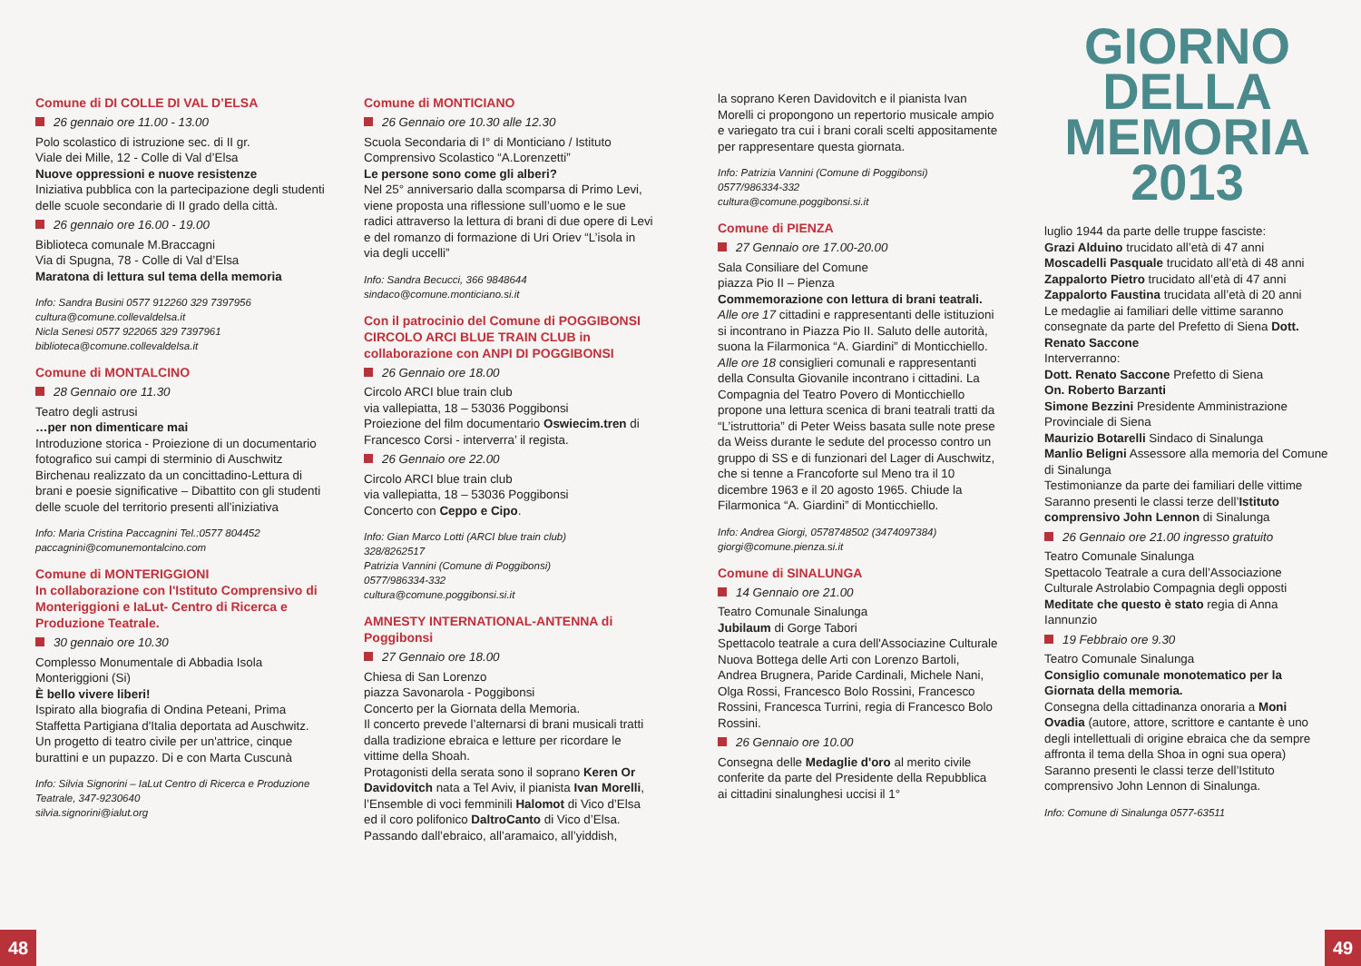Comune di DI COLLE DI VAL D’ELSA
26 gennaio ore 11.00 - 13.00
Polo scolastico di istruzione sec. di II gr.
Viale dei Mille, 12 - Colle di Val d’Elsa
Nuove oppressioni e nuove resistenze
Iniziativa pubblica con la partecipazione degli studenti delle scuole secondarie di II grado della città.
26 gennaio ore 16.00 - 19.00
Biblioteca comunale M.Braccagni
Via di Spugna, 78 - Colle di Val d’Elsa
Maratona di lettura sul tema della memoria
Info: Sandra Busini 0577 912260 329 7397956
cultura@comune.collevaldelsa.it
Nicla Senesi 0577 922065 329 7397961
biblioteca@comune.collevaldelsa.it
Comune di MONTALCINO
28 Gennaio ore 11.30
Teatro degli astrusi
…per non dimenticare mai
Introduzione storica - Proiezione di un documentario fotografico sui campi di sterminio di Auschwitz Birchenau realizzato da un concittadino-Lettura di brani e poesie significative – Dibattito con gli studenti delle scuole del territorio presenti all’iniziativa
Info: Maria Cristina Paccagnini Tel.:0577 804452
paccagnini@comunemontalcino.com
Comune di MONTERIGGIONI
In collaborazione con l'Istituto Comprensivo di Monteriggioni e IaLut- Centro di Ricerca e Produzione Teatrale.
30 gennaio ore 10.30
Complesso Monumentale di Abbadia Isola Monteriggioni (Si)
È bello vivere liberi!
Ispirato alla biografia di Ondina Peteani, Prima Staffetta Partigiana d'Italia deportata ad Auschwitz.
Un progetto di teatro civile per un'attrice, cinque burattini e un pupazzo. Di e con Marta Cuscunà
Info: Silvia Signorini – IaLut Centro di Ricerca e Produzione Teatrale, 347-9230640
silvia.signorini@ialut.org
Comune di MONTICIANO
26 Gennaio ore 10.30 alle 12.30
Scuola Secondaria di I° di Monticiano / Istituto Comprensivo Scolastico “A.Lorenzetti”
Le persone sono come gli alberi?
Nel 25° anniversario dalla scomparsa di Primo Levi, viene proposta una riflessione sull’uomo e le sue radici attraverso la lettura di brani di due opere di Levi e del romanzo di formazione di Uri Oriev “L’isola in via degli uccelli”
Info: Sandra Becucci, 366 9848644
sindaco@comune.monticiano.si.it
Con il patrocinio del Comune di POGGIBONSI
CIRCOLO ARCI BLUE TRAIN CLUB in collaborazione con ANPI DI POGGIBONSI
26 Gennaio ore 18.00
Circolo ARCI blue train club
via vallepiatta, 18 – 53036 Poggibonsi
Proiezione del film documentario Oswiecim.tren di Francesco Corsi - interverra’ il regista.
26 Gennaio ore 22.00
Circolo ARCI blue train club
via vallepiatta, 18 – 53036 Poggibonsi
Concerto con Ceppo e Cipo.
Info: Gian Marco Lotti (ARCI blue train club)
328/8262517
Patrizia Vannini (Comune di Poggibonsi)
0577/986334-332
cultura@comune.poggibonsi.si.it
AMNESTY INTERNATIONAL-ANTENNA di Poggibonsi
27 Gennaio ore 18.00
Chiesa di San Lorenzo
piazza Savonarola - Poggibonsi
Concerto per la Giornata della Memoria.
Il concerto prevede l’alternarsi di brani musicali tratti dalla tradizione ebraica e letture per ricordare le vittime della Shoah.
Protagonisti della serata sono il soprano Keren Or Davidovitch nata a Tel Aviv, il pianista Ivan Morelli, l’Ensemble di voci femminili Halomot di Vico d’Elsa ed il coro polifonico DaltroCanto di Vico d’Elsa.
Passando dall’ebraico, all’aramaico, all’yiddish,
la soprano Keren Davidovitch e il pianista Ivan Morelli ci propongono un repertorio musicale ampio e variegato tra cui i brani corali scelti appositamente per rappresentare questa giornata.
Info: Patrizia Vannini (Comune di Poggibonsi)
0577/986334-332
cultura@comune.poggibonsi.si.it
Comune di PIENZA
27 Gennaio ore 17.00-20.00
Sala Consiliare del Comune
piazza Pio II – Pienza
Commemorazione con lettura di brani teatrali.
Alle ore 17 cittadini e rappresentanti delle istituzioni si incontrano in Piazza Pio II. Saluto delle autorità, suona la Filarmonica “A. Giardini” di Monticchiello.
Alle ore 18 consiglieri comunali e rappresentanti della Consulta Giovanile incontrano i cittadini. La Compagnia del Teatro Povero di Monticchiello propone una lettura scenica di brani teatrali tratti da “L’istruttoria” di Peter Weiss basata sulle note prese da Weiss durante le sedute del processo contro un gruppo di SS e di funzionari del Lager di Auschwitz, che si tenne a Francoforte sul Meno tra il 10 dicembre 1963 e il 20 agosto 1965. Chiude la Filarmonica “A. Giardini” di Monticchiello.
Info: Andrea Giorgi, 0578748502 (3474097384)
giorgi@comune.pienza.si.it
Comune di SINALUNGA
14 Gennaio ore 21.00
Teatro Comunale Sinalunga
Jubilaum di Gorge Tabori
Spettacolo teatrale a cura dell'Associazine Culturale Nuova Bottega delle Arti con Lorenzo Bartoli, Andrea Brugnera, Paride Cardinali, Michele Nani, Olga Rossi, Francesco Bolo Rossini, Francesco Rossini, Francesca Turrini, regia di Francesco Bolo Rossini.
26 Gennaio ore 10.00
Consegna delle Medaglie d'oro al merito civile conferite da parte del Presidente della Repubblica ai cittadini sinalunghesi uccisi il 1°
GIORNO
DELLA
MEMORIA
2013
luglio 1944 da parte delle truppe fasciste:
Grazi Alduino trucidato all’età di 47 anni
Moscadelli Pasquale trucidato all’età di 48 anni
Zappalorto Pietro trucidato all’età di 47 anni
Zappalorto Faustina trucidata all’età di 20 anni
Le medaglie ai familiari delle vittime saranno consegnate da parte del Prefetto di Siena Dott. Renato Saccone
Interverranno:
Dott. Renato Saccone Prefetto di Siena
On. Roberto Barzanti
Simone Bezzini Presidente Amministrazione Provinciale di Siena
Maurizio Botarelli Sindaco di Sinalunga
Manlio Beligni Assessore alla memoria del Comune di Sinalunga
Testimonianze da parte dei familiari delle vittime Saranno presenti le classi terze dell’Istituto comprensivo John Lennon di Sinalunga
26 Gennaio ore 21.00 ingresso gratuito
Teatro Comunale Sinalunga
Spettacolo Teatrale a cura dell’Associazione Culturale Astrolabio Compagnia degli opposti Meditate che questo è stato regia di Anna Iannunzio
19 Febbraio ore 9.30
Teatro Comunale Sinalunga
Consiglio comunale monotematico per la Giornata della memoria.
Consegna della cittadinanza onoraria a Moni Ovadia (autore, attore, scrittore e cantante è uno degli intellettuali di origine ebraica che da sempre affronta il tema della Shoa in ogni sua opera)
Saranno presenti le classi terze dell’Istituto comprensivo John Lennon di Sinalunga.
Info: Comune di Sinalunga 0577-63511
48 49